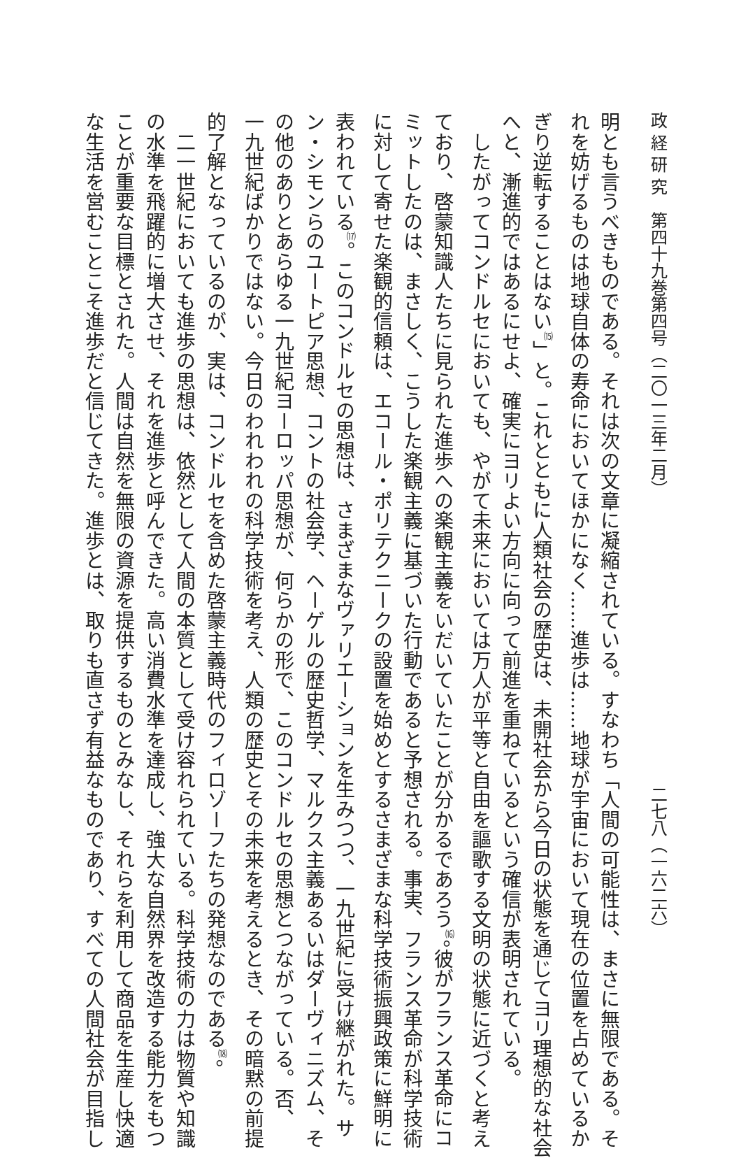政 経 研 究　第四十九巻第四号（二〇一三年二月） 二七八（一六二六）
明とも言うべきものである。それは次の文章に凝縮されている。すなわち「人間の可能性は、まさに無限である。そ
れを妨げるものは地球自体の寿命においてほかになく……進歩は……地球が宇宙において現在の位置を占めているか
ぎり逆転することはない<sup>⒂</sup>」と。これとともに人類社会の歴史は、未開社会から今日の状態を通じてヨリ理想的な社会
へと、漸進的ではあるにせよ、確実にヨリよい方向に向って前進を重ねているという確信が表明されている。
　したがってコンドルセにおいても、やがて未来においては万人が平等と自由を謳歌する文明の状態に近づくと考え
ており、啓蒙知識人たちに見られた進歩への楽観主義をいだいていたことが分かるであろう<sup>⒃</sup>。彼がフランス革命にコ
ミットしたのは、まさしく、こうした楽観主義に基づいた行動であると予想される。事実、フランス革命が科学技術
に対して寄せた楽観的信頼は、エコール・ポリテクニークの設置を始めとするさまざまな科学技術振興政策に鮮明に
表われている<sup>⒄</sup>。このコンドルセの思想は、さまざまなヴァリエーションを生みつつ、一九世紀に受け継がれた。サ
ン・シモンらのユートピア思想、コントの社会学、ヘーゲルの歴史哲学、マルクス主義あるいはダーヴィニズム、そ
の他のありとあらゆる一九世紀ヨーロッパ思想が、何らかの形で、このコンドルセの思想とつながっている。否、
一九世紀ばかりではない。今日のわれわれの科学技術を考え、人類の歴史とその未来を考えるとき、その暗黙の前提
的了解となっているのが、実は、コンドルセを含めた啓蒙主義時代のフィロゾーフたちの発想なのである<sup>⒅</sup>。
　二一世紀においても進歩の思想は、依然として人間の本質として受け容れられている。科学技術の力は物質や知識
の水準を飛躍的に増大させ、それを進歩と呼んできた。高い消費水準を達成し、強大な自然界を改造する能力をもつ
ことが重要な目標とされた。人間は自然を無限の資源を提供するものとみなし、それらを利用して商品を生産し快適
な生活を営むことこそ進歩だと信じてきた。進歩とは、取りも直さず有益なものであり、すべての人間社会が目指し